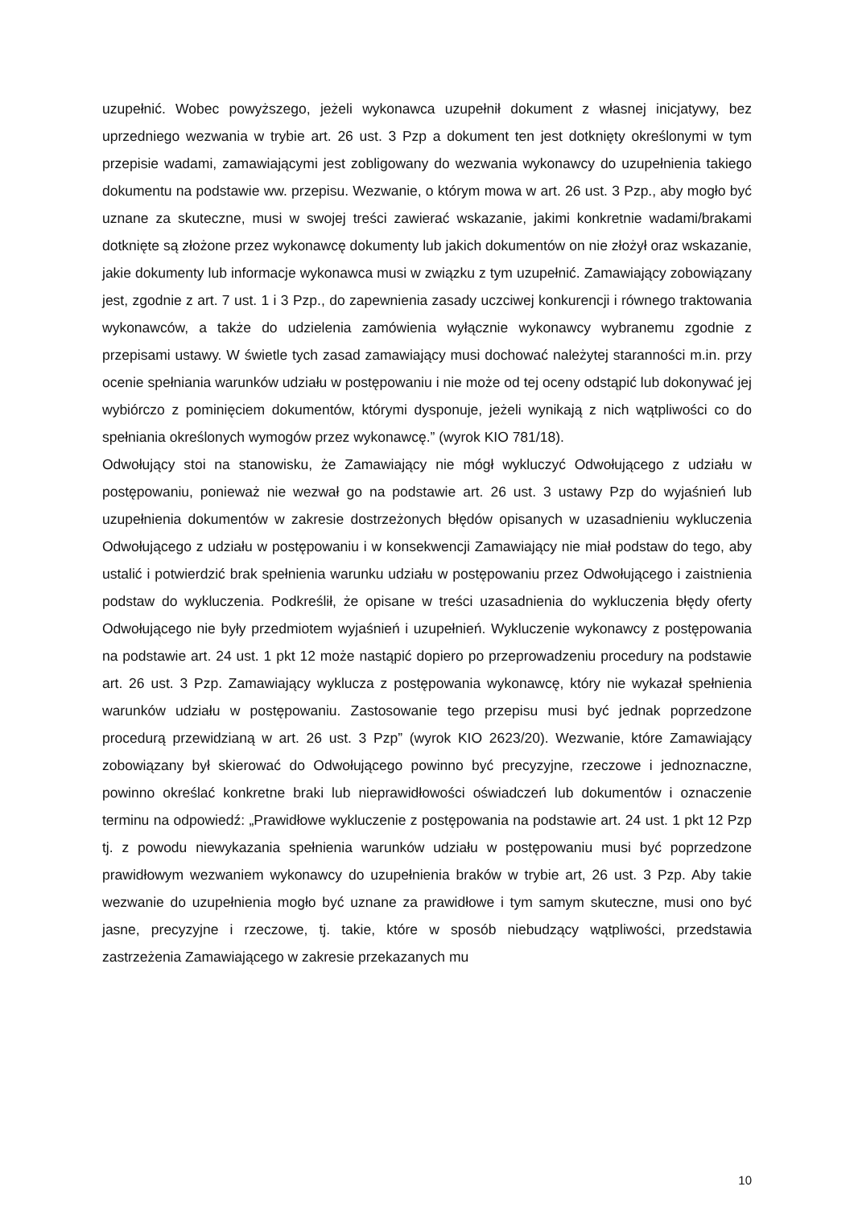uzupełnić. Wobec powyższego, jeżeli wykonawca uzupełnił dokument z własnej inicjatywy, bez uprzedniego wezwania w trybie art. 26 ust. 3 Pzp a dokument ten jest dotknięty określonymi w tym przepisie wadami, zamawiającymi jest zobligowany do wezwania wykonawcy do uzupełnienia takiego dokumentu na podstawie ww. przepisu. Wezwanie, o którym mowa w art. 26 ust. 3 Pzp., aby mogło być uznane za skuteczne, musi w swojej treści zawierać wskazanie, jakimi konkretnie wadami/brakami dotknięte są złożone przez wykonawcę dokumenty lub jakich dokumentów on nie złożył oraz wskazanie, jakie dokumenty lub informacje wykonawca musi w związku z tym uzupełnić. Zamawiający zobowiązany jest, zgodnie z art. 7 ust. 1 i 3 Pzp., do zapewnienia zasady uczciwej konkurencji i równego traktowania wykonawców, a także do udzielenia zamówienia wyłącznie wykonawcy wybranemu zgodnie z przepisami ustawy. W świetle tych zasad zamawiający musi dochować należytej staranności m.in. przy ocenie spełniania warunków udziału w postępowaniu i nie może od tej oceny odstąpić lub dokonywać jej wybiórczo z pominięciem dokumentów, którymi dysponuje, jeżeli wynikają z nich wątpliwości co do spełniania określonych wymogów przez wykonawcę.” (wyrok KIO 781/18).
Odwołujący stoi na stanowisku, że Zamawiający nie mógł wykluczyć Odwołującego z udziału w postępowaniu, ponieważ nie wezwał go na podstawie art. 26 ust. 3 ustawy Pzp do wyjaśnień lub uzupełnienia dokumentów w zakresie dostrzeżonych błędów opisanych w uzasadnieniu wykluczenia Odwołującego z udziału w postępowaniu i w konsekwencji Zamawiający nie miał podstaw do tego, aby ustalić i potwierdzić brak spełnienia warunku udziału w postępowaniu przez Odwołującego i zaistnienia podstaw do wykluczenia. Podkreślił, że opisane w treści uzasadnienia do wykluczenia błędy oferty Odwołującego nie były przedmiotem wyjaśnień i uzupełnień. Wykluczenie wykonawcy z postępowania na podstawie art. 24 ust. 1 pkt 12 może nastąpić dopiero po przeprowadzeniu procedury na podstawie art. 26 ust. 3 Pzp. Zamawiający wyklucza z postępowania wykonawcę, który nie wykazał spełnienia warunków udziału w postępowaniu. Zastosowanie tego przepisu musi być jednak poprzedzone procedurą przewidzianą w art. 26 ust. 3 Pzp” (wyrok KIO 2623/20). Wezwanie, które Zamawiający zobowiązany był skierować do Odwołującego powinno być precyzyjne, rzeczowe i jednoznaczne, powinno określać konkretne braki lub nieprawidłowości oświadczeń lub dokumentów i oznaczenie terminu na odpowiedź: „Prawidłowe wykluczenie z postępowania na podstawie art. 24 ust. 1 pkt 12 Pzp tj. z powodu niewykazania spełnienia warunków udziału w postępowaniu musi być poprzedzone prawidłowym wezwaniem wykonawcy do uzupełnienia braków w trybie art, 26 ust. 3 Pzp. Aby takie wezwanie do uzupełnienia mogło być uznane za prawidłowe i tym samym skuteczne, musi ono być jasne, precyzyjne i rzeczowe, tj. takie, które w sposób niebudzący wątpliwości, przedstawia zastrzeżenia Zamawiającego w zakresie przekazanych mu
10